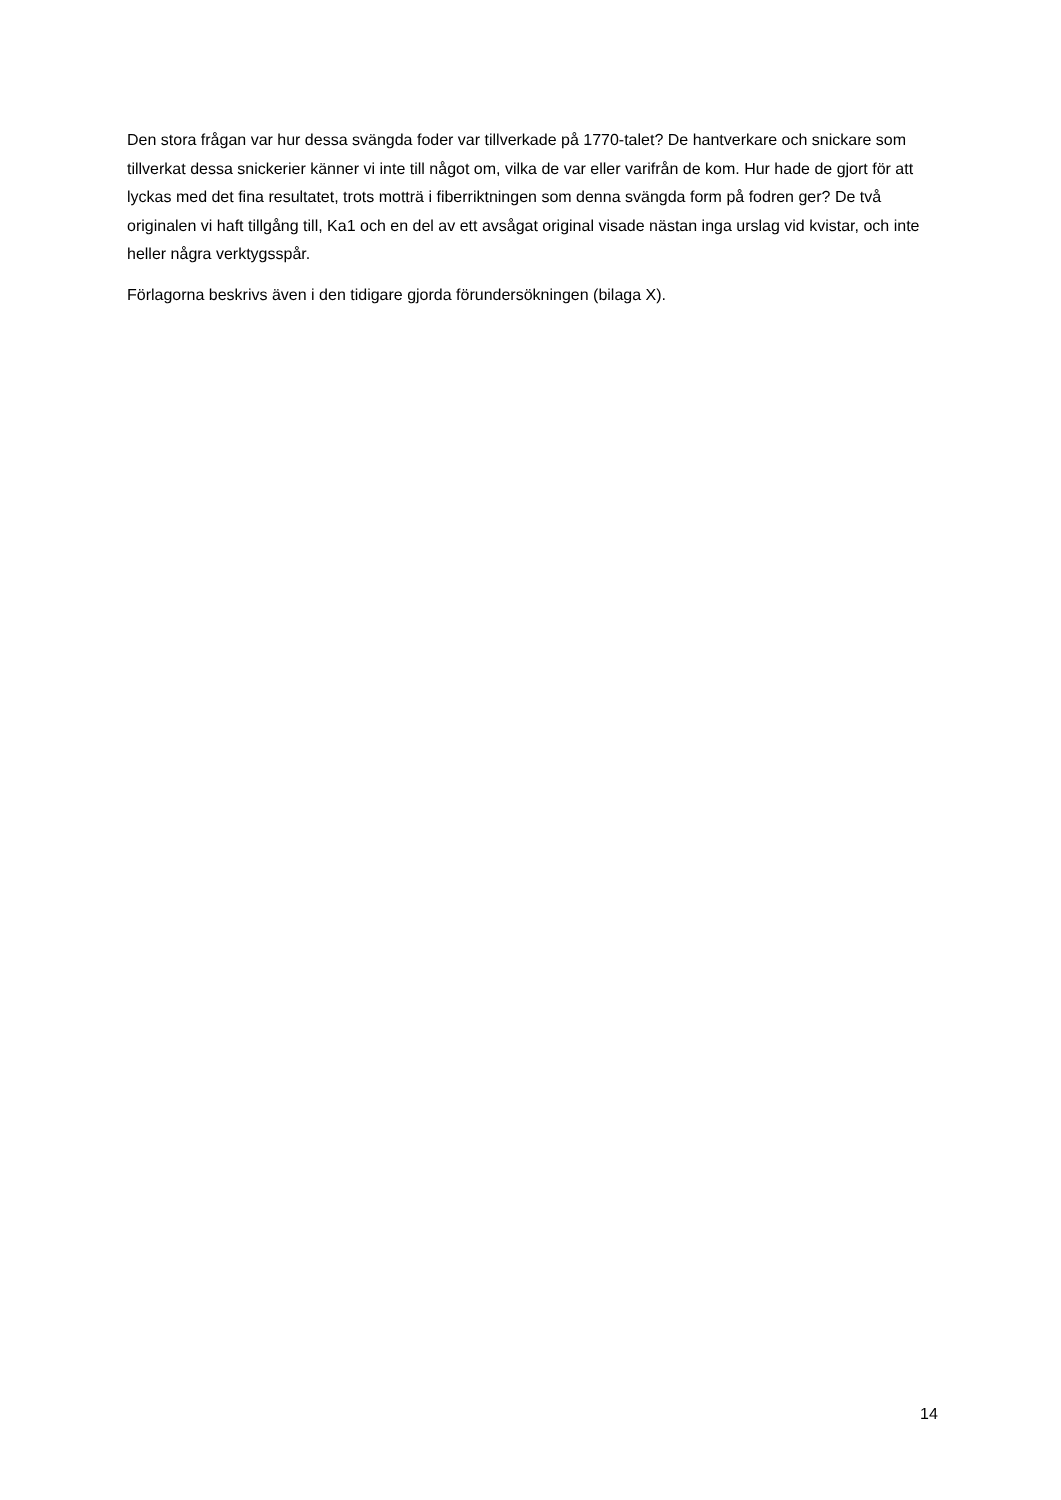Den stora frågan var hur dessa svängda foder var tillverkade på 1770-talet? De hantverkare och snickare som tillverkat dessa snickerier känner vi inte till något om, vilka de var eller varifrån de kom. Hur hade de gjort för att lyckas med det fina resultatet, trots motträ i fiberriktningen som denna svängda form på fodren ger? De två originalen vi haft tillgång till, Ka1 och en del av ett avsågat original visade nästan inga urslag vid kvistar, och inte heller några verktygsspår.
Förlagorna beskrivs även i den tidigare gjorda förundersökningen (bilaga X).
14